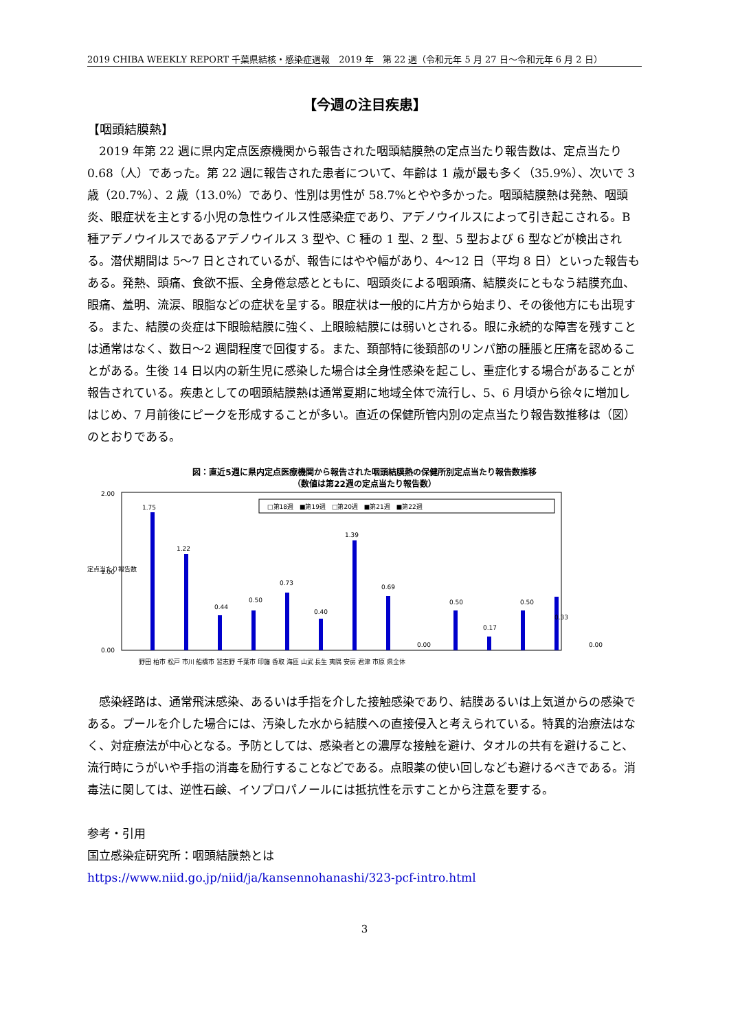2019 CHIBA WEEKLY REPORT 千葉県結核・感染症週報　2019 年　第 22 週（令和元年 5 月 27 日～令和元年 6 月 2 日）
【今週の注目疾患】
【咽頭結膜熱】
2019 年第 22 週に県内定点医療機関から報告された咽頭結膜熱の定点当たり報告数は、定点当たり 0.68（人）であった。第 22 週に報告された患者について、年齢は 1 歳が最も多く（35.9%）、次いで 3 歳（20.7%）、2 歳（13.0%）であり、性別は男性が 58.7%とやや多かった。咽頭結膜熱は発熱、咽頭炎、眼症状を主とする小児の急性ウイルス性感染症であり、アデノウイルスによって引き起こされる。B 種アデノウイルスであるアデノウイルス 3 型や、C 種の 1 型、2 型、5 型および 6 型などが検出される。潜伏期間は 5～7 日とされているが、報告にはやや幅があり、4～12 日（平均 8 日）といった報告もある。発熱、頭痛、食欲不振、全身倦怠感とともに、咽頭炎による咽頭痛、結膜炎にともなう結膜充血、眼痛、羞明、流涙、眼脂などの症状を呈する。眼症状は一般的に片方から始まり、その後他方にも出現する。また、結膜の炎症は下眼瞼結膜に強く、上眼瞼結膜には弱いとされる。眼に永続的な障害を残すことは通常はなく、数日～2 週間程度で回復する。また、頚部特に後頚部のリンパ節の腫脹と圧痛を認めることがある。生後 14 日以内の新生児に感染した場合は全身性感染を起こし、重症化する場合があることが報告されている。疾患としての咽頭結膜熱は通常夏期に地域全体で流行し、5、6 月頃から徐々に増加しはじめ、7 月前後にピークを形成することが多い。直近の保健所管内別の定点当たり報告数推移は（図）のとおりである。
図：直近5週に県内定点医療機関から報告された咽頭結膜熱の保健所別定点当たり報告数推移
（数値は第22週の定点当たり報告数）
定点当たり報告数
2.00
0.00
1.00
□第18週　■第19週　□第20週　■第21週　■第22週
1.75
1.22
0.44
0.50
0.73
0.40
1.39
0.69
0.00
0.50
0.17
0.50
0.33
0.00
野田 柏市 松戸 市川 船橋市 習志野 千葉市 印旛 香取 海匝 山武 長生 夷隅 安房 君津 市原 県全体
感染経路は、通常飛沫感染、あるいは手指を介した接触感染であり、結膜あるいは上気道からの感染である。プールを介した場合には、汚染した水から結膜への直接侵入と考えられている。特異的治療法はなく、対症療法が中心となる。予防としては、感染者との濃厚な接触を避け、タオルの共有を避けること、流行時にうがいや手指の消毒を励行することなどである。点眼薬の使い回しなども避けるべきである。消毒法に関しては、逆性石鹸、イソプロパノールには抵抗性を示すことから注意を要する。
参考・引用
国立感染症研究所：咽頭結膜熱とは
https://www.niid.go.jp/niid/ja/kansennohanashi/323-pcf-intro.html
3